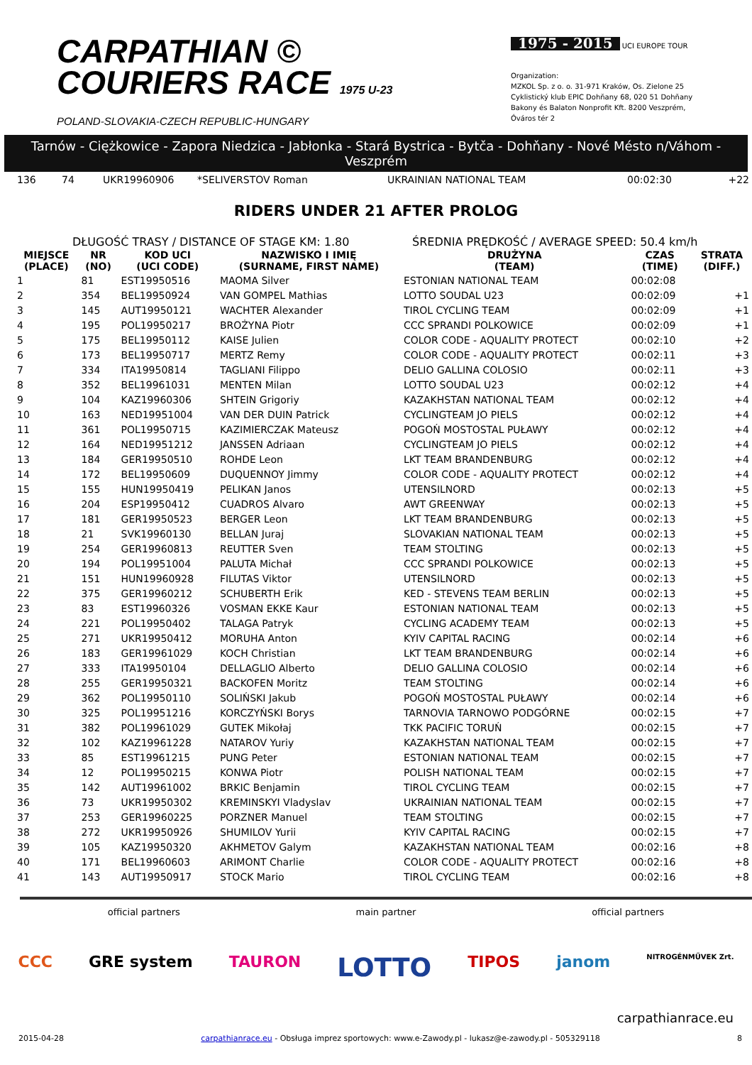CARPATHIAN ©
COURIERS RACE 1975 U-23
POLAND-SLOVAKIA-CZECH REPUBLIC-HUNGARY
1975 - 2015 UCI EUROPE TOUR
Organization:
MZKOL Sp. z o. o. 31-971 Kraków, Os. Zielone 25
Cyklistický klub EPIC Dohňany 68, 020 51 Dohňany
Bakony és Balaton Nonprofit Kft. 8200 Veszprém, Óváros tér 2
Tarnów - Ciężkowice - Zapora Niedzica - Jabłonka - Stará Bystrica - Bytča - Dohňany - Nové Mésto n/Váhom - Veszprém
| 136 | 74 | UKR19960906 | *SELIVERSTOV Roman | UKRAINIAN NATIONAL TEAM | 00:02:30 | +22 |
RIDERS UNDER 21 AFTER PROLOG
DŁUGOŚĆ TRASY / DISTANCE OF STAGE KM: 1.80 ŚREDNIA PRĘDKOŚĆ / AVERAGE SPEED: 50.4 km/h
| MIEJSCE (PLACE) | NR (NO) | KOD UCI (UCI CODE) | NAZWISKO I IMIĘ (SURNAME, FIRST NAME) | DRUŻYNA (TEAM) | CZAS (TIME) | STRATA (DIFF.) |
| --- | --- | --- | --- | --- | --- | --- |
| 1 | 81 | EST19950516 | MAOMA Silver | ESTONIAN NATIONAL TEAM | 00:02:08 | |
| 2 | 354 | BEL19950924 | VAN GOMPEL Mathias | LOTTO SOUDAL U23 | 00:02:09 | +1 |
| 3 | 145 | AUT19950121 | WACHTER Alexander | TIROL CYCLING TEAM | 00:02:09 | +1 |
| 4 | 195 | POL19950217 | BROŻYNA Piotr | CCC SPRANDI POLKOWICE | 00:02:09 | +1 |
| 5 | 175 | BEL19950112 | KAISE Julien | COLOR CODE - AQUALITY PROTECT | 00:02:10 | +2 |
| 6 | 173 | BEL19950717 | MERTZ Remy | COLOR CODE - AQUALITY PROTECT | 00:02:11 | +3 |
| 7 | 334 | ITA19950814 | TAGLIANI Filippo | DELIO GALLINA COLOSIO | 00:02:11 | +3 |
| 8 | 352 | BEL19961031 | MENTEN Milan | LOTTO SOUDAL U23 | 00:02:12 | +4 |
| 9 | 104 | KAZ19960306 | SHTEIN Grigoriy | KAZAKHSTAN NATIONAL TEAM | 00:02:12 | +4 |
| 10 | 163 | NED19951004 | VAN DER DUIN Patrick | CYCLINGTEAM JO PIELS | 00:02:12 | +4 |
| 11 | 361 | POL19950715 | KAZIMIERCZAK Mateusz | POGOŃ MOSTOSTAL PUŁAWY | 00:02:12 | +4 |
| 12 | 164 | NED19951212 | JANSSEN Adriaan | CYCLINGTEAM JO PIELS | 00:02:12 | +4 |
| 13 | 184 | GER19950510 | ROHDE Leon | LKT TEAM BRANDENBURG | 00:02:12 | +4 |
| 14 | 172 | BEL19950609 | DUQUENNOY Jimmy | COLOR CODE - AQUALITY PROTECT | 00:02:12 | +4 |
| 15 | 155 | HUN19950419 | PELIKAN Janos | UTENSILNORD | 00:02:13 | +5 |
| 16 | 204 | ESP19950412 | CUADROS Alvaro | AWT GREENWAY | 00:02:13 | +5 |
| 17 | 181 | GER19950523 | BERGER Leon | LKT TEAM BRANDENBURG | 00:02:13 | +5 |
| 18 | 21 | SVK19960130 | BELLAN Juraj | SLOVAKIAN NATIONAL TEAM | 00:02:13 | +5 |
| 19 | 254 | GER19960813 | REUTTER Sven | TEAM STOLTING | 00:02:13 | +5 |
| 20 | 194 | POL19951004 | PALUTA Michał | CCC SPRANDI POLKOWICE | 00:02:13 | +5 |
| 21 | 151 | HUN19960928 | FILUTAS Viktor | UTENSILNORD | 00:02:13 | +5 |
| 22 | 375 | GER19960212 | SCHUBERTH Erik | KED - STEVENS TEAM BERLIN | 00:02:13 | +5 |
| 23 | 83 | EST19960326 | VOSMAN EKKE Kaur | ESTONIAN NATIONAL TEAM | 00:02:13 | +5 |
| 24 | 221 | POL19950402 | TALAGA Patryk | CYCLING ACADEMY TEAM | 00:02:13 | +5 |
| 25 | 271 | UKR19950412 | MORUHA Anton | KYIV CAPITAL RACING | 00:02:14 | +6 |
| 26 | 183 | GER19961029 | KOCH Christian | LKT TEAM BRANDENBURG | 00:02:14 | +6 |
| 27 | 333 | ITA19950104 | DELLAGLIO Alberto | DELIO GALLINA COLOSIO | 00:02:14 | +6 |
| 28 | 255 | GER19950321 | BACKOFEN Moritz | TEAM STOLTING | 00:02:14 | +6 |
| 29 | 362 | POL19950110 | SOLIŃSKI Jakub | POGOŃ MOSTOSTAL PUŁAWY | 00:02:14 | +6 |
| 30 | 325 | POL19951216 | KORCZYŃSKI Borys | TARNOVIA TARNOWO PODGÓRNE | 00:02:15 | +7 |
| 31 | 382 | POL19961029 | GUTEK Mikołaj | TKK PACIFIC TORUŃ | 00:02:15 | +7 |
| 32 | 102 | KAZ19961228 | NATAROV Yuriy | KAZAKHSTAN NATIONAL TEAM | 00:02:15 | +7 |
| 33 | 85 | EST19961215 | PUNG Peter | ESTONIAN NATIONAL TEAM | 00:02:15 | +7 |
| 34 | 12 | POL19950215 | KONWA Piotr | POLISH NATIONAL TEAM | 00:02:15 | +7 |
| 35 | 142 | AUT19961002 | BRKIC Benjamin | TIROL CYCLING TEAM | 00:02:15 | +7 |
| 36 | 73 | UKR19950302 | KREMINSKYI Vladyslav | UKRAINIAN NATIONAL TEAM | 00:02:15 | +7 |
| 37 | 253 | GER19960225 | PORZNER Manuel | TEAM STOLTING | 00:02:15 | +7 |
| 38 | 272 | UKR19950926 | SHUMILOV Yurii | KYIV CAPITAL RACING | 00:02:15 | +7 |
| 39 | 105 | KAZ19950320 | AKHMETOV Galym | KAZAKHSTAN NATIONAL TEAM | 00:02:16 | +8 |
| 40 | 171 | BEL19960603 | ARIMONT Charlie | COLOR CODE - AQUALITY PROTECT | 00:02:16 | +8 |
| 41 | 143 | AUT19950917 | STOCK Mario | TIROL CYCLING TEAM | 00:02:16 | +8 |
official partners main partner official partners
CCC GRE system TAURON LOTTO TIPOS janom NITROGÉNMŰVEK Zrt.
carpathianrace.eu
2015-04-28 carpathianrace.eu - Obsługa imprez sportowych: www.e-Zawody.pl - lukasz@e-zawody.pl - 505329118 8